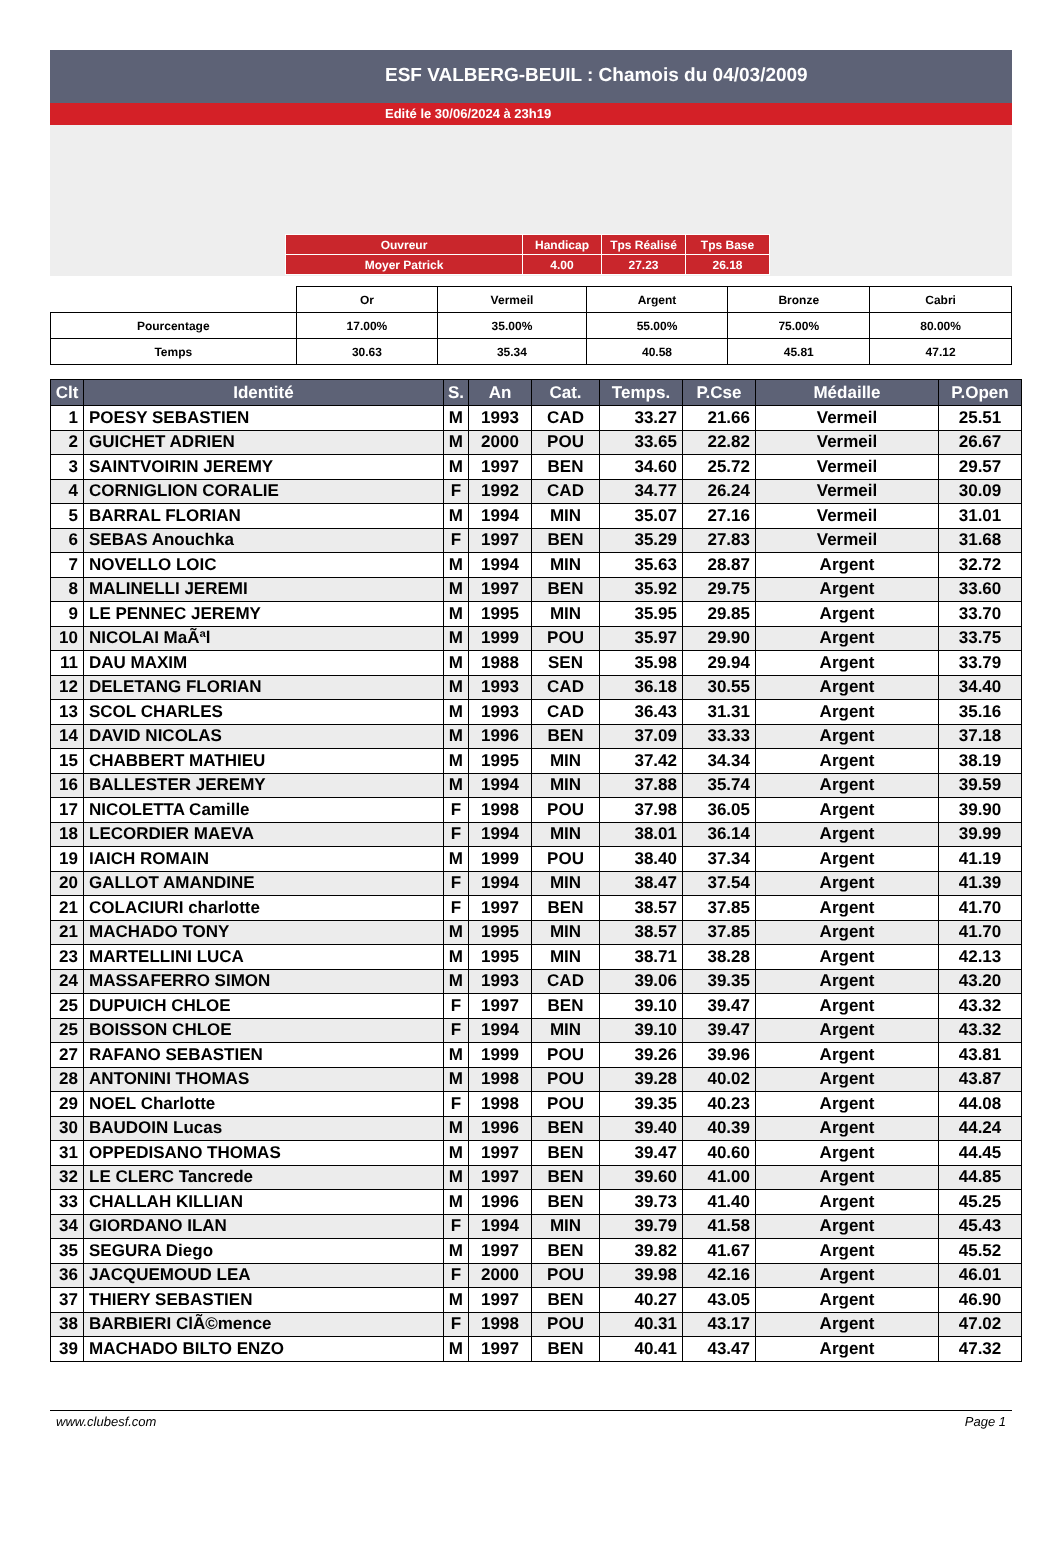ESF VALBERG-BEUIL : Chamois du 04/03/2009
Edité le 30/06/2024 à 23h19
| Ouvreur | Handicap | Tps Réalisé | Tps Base |
| Moyer Patrick | 4.00 | 27.23 | 26.18 |
| | Or | Vermeil | Argent | Bronze | Cabri |
| Pourcentage | 17.00% | 35.00% | 55.00% | 75.00% | 80.00% |
| Temps | 30.63 | 35.34 | 40.58 | 45.81 | 47.12 |
| Clt | Identité | S. | An | Cat. | Temps. | P.Cse | Médaille | P.Open |
| --- | --- | --- | --- | --- | --- | --- | --- | --- |
| 1 | POESY SEBASTIEN | M | 1993 | CAD | 33.27 | 21.66 | Vermeil | 25.51 |
| 2 | GUICHET ADRIEN | M | 2000 | POU | 33.65 | 22.82 | Vermeil | 26.67 |
| 3 | SAINTVOIRIN JEREMY | M | 1997 | BEN | 34.60 | 25.72 | Vermeil | 29.57 |
| 4 | CORNIGLION CORALIE | F | 1992 | CAD | 34.77 | 26.24 | Vermeil | 30.09 |
| 5 | BARRAL FLORIAN | M | 1994 | MIN | 35.07 | 27.16 | Vermeil | 31.01 |
| 6 | SEBAS Anouchka | F | 1997 | BEN | 35.29 | 27.83 | Vermeil | 31.68 |
| 7 | NOVELLO LOIC | M | 1994 | MIN | 35.63 | 28.87 | Argent | 32.72 |
| 8 | MALINELLI JEREMI | M | 1997 | BEN | 35.92 | 29.75 | Argent | 33.60 |
| 9 | LE PENNEC JEREMY | M | 1995 | MIN | 35.95 | 29.85 | Argent | 33.70 |
| 10 | NICOLAI MaÃªl | M | 1999 | POU | 35.97 | 29.90 | Argent | 33.75 |
| 11 | DAU MAXIM | M | 1988 | SEN | 35.98 | 29.94 | Argent | 33.79 |
| 12 | DELETANG FLORIAN | M | 1993 | CAD | 36.18 | 30.55 | Argent | 34.40 |
| 13 | SCOL CHARLES | M | 1993 | CAD | 36.43 | 31.31 | Argent | 35.16 |
| 14 | DAVID NICOLAS | M | 1996 | BEN | 37.09 | 33.33 | Argent | 37.18 |
| 15 | CHABBERT MATHIEU | M | 1995 | MIN | 37.42 | 34.34 | Argent | 38.19 |
| 16 | BALLESTER JEREMY | M | 1994 | MIN | 37.88 | 35.74 | Argent | 39.59 |
| 17 | NICOLETTA Camille | F | 1998 | POU | 37.98 | 36.05 | Argent | 39.90 |
| 18 | LECORDIER MAEVA | F | 1994 | MIN | 38.01 | 36.14 | Argent | 39.99 |
| 19 | IAICH ROMAIN | M | 1999 | POU | 38.40 | 37.34 | Argent | 41.19 |
| 20 | GALLOT AMANDINE | F | 1994 | MIN | 38.47 | 37.54 | Argent | 41.39 |
| 21 | COLACIURI charlotte | F | 1997 | BEN | 38.57 | 37.85 | Argent | 41.70 |
| 21 | MACHADO TONY | M | 1995 | MIN | 38.57 | 37.85 | Argent | 41.70 |
| 23 | MARTELLINI LUCA | M | 1995 | MIN | 38.71 | 38.28 | Argent | 42.13 |
| 24 | MASSAFERRO SIMON | M | 1993 | CAD | 39.06 | 39.35 | Argent | 43.20 |
| 25 | DUPUICH CHLOE | F | 1997 | BEN | 39.10 | 39.47 | Argent | 43.32 |
| 25 | BOISSON CHLOE | F | 1994 | MIN | 39.10 | 39.47 | Argent | 43.32 |
| 27 | RAFANO SEBASTIEN | M | 1999 | POU | 39.26 | 39.96 | Argent | 43.81 |
| 28 | ANTONINI THOMAS | M | 1998 | POU | 39.28 | 40.02 | Argent | 43.87 |
| 29 | NOEL Charlotte | F | 1998 | POU | 39.35 | 40.23 | Argent | 44.08 |
| 30 | BAUDOIN Lucas | M | 1996 | BEN | 39.40 | 40.39 | Argent | 44.24 |
| 31 | OPPEDISANO THOMAS | M | 1997 | BEN | 39.47 | 40.60 | Argent | 44.45 |
| 32 | LE CLERC Tancrede | M | 1997 | BEN | 39.60 | 41.00 | Argent | 44.85 |
| 33 | CHALLAH KILLIAN | M | 1996 | BEN | 39.73 | 41.40 | Argent | 45.25 |
| 34 | GIORDANO ILAN | F | 1994 | MIN | 39.79 | 41.58 | Argent | 45.43 |
| 35 | SEGURA Diego | M | 1997 | BEN | 39.82 | 41.67 | Argent | 45.52 |
| 36 | JACQUEMOUD LEA | F | 2000 | POU | 39.98 | 42.16 | Argent | 46.01 |
| 37 | THIERY SEBASTIEN | M | 1997 | BEN | 40.27 | 43.05 | Argent | 46.90 |
| 38 | BARBIERI ClÃ©mence | F | 1998 | POU | 40.31 | 43.17 | Argent | 47.02 |
| 39 | MACHADO BILTO ENZO | M | 1997 | BEN | 40.41 | 43.47 | Argent | 47.32 |
www.clubesf.com Page 1